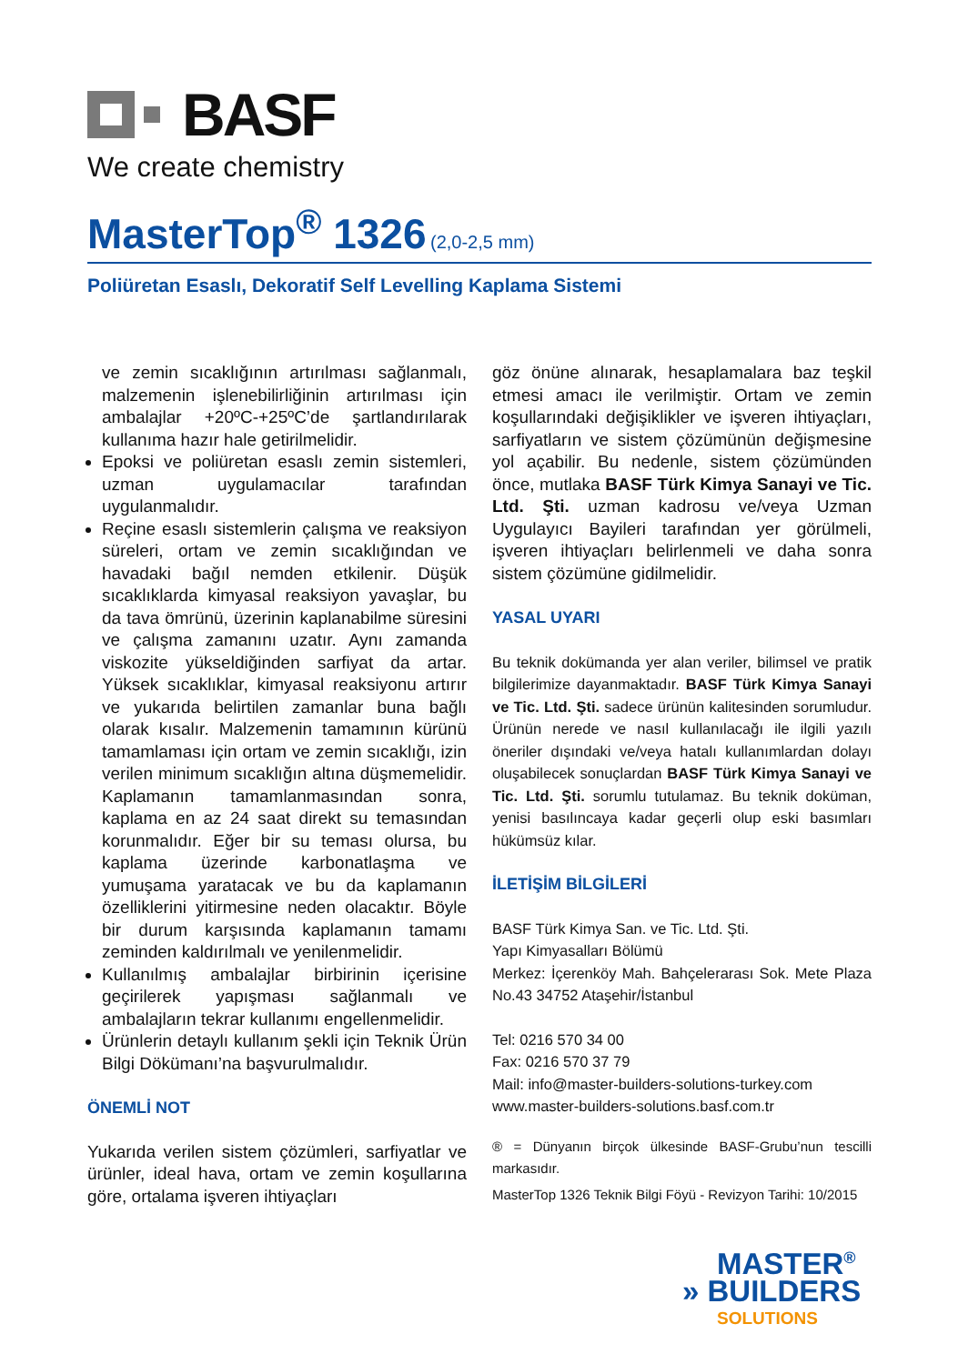BASF
We create chemistry
MasterTop<sup>®</sup> 1326 (2,0-2,5 mm)
Poliüretan Esaslı, Dekoratif Self Levelling Kaplama Sistemi
ve zemin sıcaklığının artırılması sağlanmalı, malzemenin işlenebilirliğinin artırılması için ambalajlar +20ºC-+25ºC’de şartlandırılarak kullanıma hazır hale getirilmelidir.
Epoksi ve poliüretan esaslı zemin sistemleri, uzman uygulamacılar tarafından uygulanmalıdır.
Reçine esaslı sistemlerin çalışma ve reaksiyon süreleri, ortam ve zemin sıcaklığından ve havadaki bağıl nemden etkilenir. Düşük sıcaklıklarda kimyasal reaksiyon yavaşlar, bu da tava ömrünü, üzerinin kaplanabilme süresini ve çalışma zamanını uzatır. Aynı zamanda viskozite yükseldiğinden sarfiyat da artar. Yüksek sıcaklıklar, kimyasal reaksiyonu artırır ve yukarıda belirtilen zamanlar buna bağlı olarak kısalır. Malzemenin tamamının kürünü tamamlaması için ortam ve zemin sıcaklığı, izin verilen minimum sıcaklığın altına düşmemelidir. Kaplamanın tamamlanmasından sonra, kaplama en az 24 saat direkt su temasından korunmalıdır. Eğer bir su teması olursa, bu kaplama üzerinde karbonatlaşma ve yumuşama yaratacak ve bu da kaplamanın özelliklerini yitirmesine neden olacaktır. Böyle bir durum karşısında kaplamanın tamamı zeminden kaldırılmalı ve yenilenmelidir.
Kullanılmış ambalajlar birbirinin içerisine geçirilerek yapışması sağlanmalı ve ambalajların tekrar kullanımı engellenmelidir.
Ürünlerin detaylı kullanım şekli için Teknik Ürün Bilgi Dökümanı’na başvurulmalıdır.
ÖNEMLİ NOT
Yukarıda verilen sistem çözümleri, sarfiyatlar ve ürünler, ideal hava, ortam ve zemin koşullarına göre, ortalama işveren ihtiyaçları
göz önüne alınarak, hesaplamalara baz teşkil etmesi amacı ile verilmiştir. Ortam ve zemin koşullarındaki değişiklikler ve işveren ihtiyaçları, sarfiyatların ve sistem çözümünün değişmesine yol açabilir. Bu nedenle, sistem çözümünden önce, mutlaka BASF Türk Kimya Sanayi ve Tic. Ltd. Şti. uzman kadrosu ve/veya Uzman Uygulayıcı Bayileri tarafından yer görülmeli, işveren ihtiyaçları belirlenmeli ve daha sonra sistem çözümüne gidilmelidir.
YASAL UYARI
Bu teknik dokümanda yer alan veriler, bilimsel ve pratik bilgilerimize dayanmaktadır. BASF Türk Kimya Sanayi ve Tic. Ltd. Şti. sadece ürünün kalitesinden sorumludur. Ürünün nerede ve nasıl kullanılacağı ile ilgili yazılı öneriler dışındaki ve/veya hatalı kullanımlardan dolayı oluşabilecek sonuçlardan BASF Türk Kimya Sanayi ve Tic. Ltd. Şti. sorumlu tutulamaz. Bu teknik doküman, yenisi basılıncaya kadar geçerli olup eski basımları hükümsüz kılar.
İLETİŞİM BİLGİLERİ
BASF Türk Kimya San. ve Tic. Ltd. Şti.
Yapı Kimyasalları Bölümü
Merkez: İçerenköy Mah. Bahçelerarası Sok. Mete Plaza No.43 34752 Ataşehir/İstanbul
Tel: 0216 570 34 00
Fax: 0216 570 37 79
Mail: info@master-builders-solutions-turkey.com
www.master-builders-solutions.basf.com.tr
® = Dünyanın birçok ülkesinde BASF-Grubu’nun tescilli markasıdır.
MasterTop 1326 Teknik Bilgi Föyü - Revizyon Tarihi: 10/2015
MASTER<sup>®</sup>
» BUILDERS
SOLUTIONS